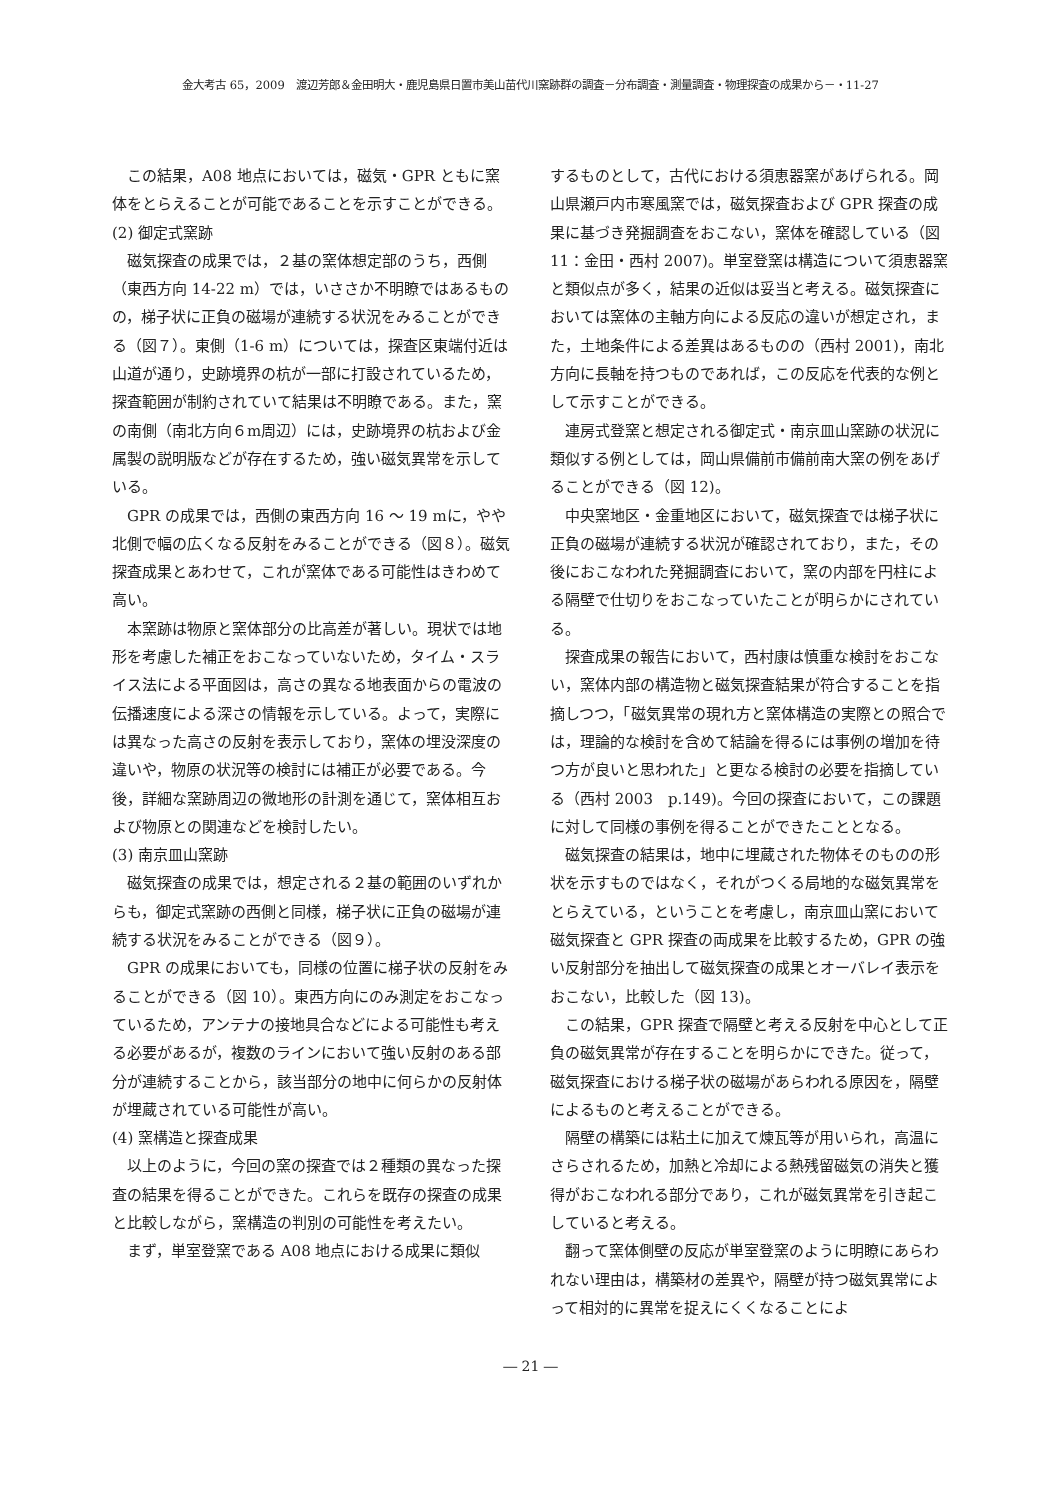金大考古 65，2009　渡辺芳郎＆金田明大・鹿児島県日置市美山苗代川窯跡群の調査－分布調査・測量調査・物理探査の成果から－・11-27
この結果，A08 地点においては，磁気・GPR ともに窯体をとらえることが可能であることを示すことができる。
(2) 御定式窯跡
磁気探査の成果では，２基の窯体想定部のうち，西側（東西方向 14-22 m）では，いささか不明瞭ではあるものの，梯子状に正負の磁場が連続する状況をみることができる（図７）。東側（1-6 m）については，探査区東端付近は山道が通り，史跡境界の杭が一部に打設されているため，探査範囲が制約されていて結果は不明瞭である。また，窯の南側（南北方向６m周辺）には，史跡境界の杭および金属製の説明版などが存在するため，強い磁気異常を示している。
GPR の成果では，西側の東西方向 16 ～ 19 mに，やや北側で幅の広くなる反射をみることができる（図８）。磁気探査成果とあわせて，これが窯体である可能性はきわめて高い。
本窯跡は物原と窯体部分の比高差が著しい。現状では地形を考慮した補正をおこなっていないため，タイム・スライス法による平面図は，高さの異なる地表面からの電波の伝播速度による深さの情報を示している。よって，実際には異なった高さの反射を表示しており，窯体の埋没深度の違いや，物原の状況等の検討には補正が必要である。今後，詳細な窯跡周辺の微地形の計測を通じて，窯体相互および物原との関連などを検討したい。
(3) 南京皿山窯跡
磁気探査の成果では，想定される２基の範囲のいずれからも，御定式窯跡の西側と同様，梯子状に正負の磁場が連続する状況をみることができる（図９）。
GPR の成果においても，同様の位置に梯子状の反射をみることができる（図 10）。東西方向にのみ測定をおこなっているため，アンテナの接地具合などによる可能性も考える必要があるが，複数のラインにおいて強い反射のある部分が連続することから，該当部分の地中に何らかの反射体が埋蔵されている可能性が高い。
(4) 窯構造と探査成果
以上のように，今回の窯の探査では２種類の異なった探査の結果を得ることができた。これらを既存の探査の成果と比較しながら，窯構造の判別の可能性を考えたい。
まず，単室登窯である A08 地点における成果に類似
するものとして，古代における須恵器窯があげられる。岡山県瀬戸内市寒風窯では，磁気探査および GPR 探査の成果に基づき発掘調査をおこない，窯体を確認している（図 11：金田・西村 2007)。単室登窯は構造について須恵器窯と類似点が多く，結果の近似は妥当と考える。磁気探査においては窯体の主軸方向による反応の違いが想定され，また，土地条件による差異はあるものの（西村 2001)，南北方向に長軸を持つものであれば，この反応を代表的な例として示すことができる。
連房式登窯と想定される御定式・南京皿山窯跡の状況に類似する例としては，岡山県備前市備前南大窯の例をあげることができる（図 12)。
中央窯地区・金重地区において，磁気探査では梯子状に正負の磁場が連続する状況が確認されており，また，その後におこなわれた発掘調査において，窯の内部を円柱による隔壁で仕切りをおこなっていたことが明らかにされている。
探査成果の報告において，西村康は慎重な検討をおこない，窯体内部の構造物と磁気探査結果が符合することを指摘しつつ，「磁気異常の現れ方と窯体構造の実際との照合では，理論的な検討を含めて結論を得るには事例の増加を待つ方が良いと思われた」と更なる検討の必要を指摘している（西村 2003　p.149)。今回の探査において，この課題に対して同様の事例を得ることができたこととなる。
磁気探査の結果は，地中に埋蔵された物体そのものの形状を示すものではなく，それがつくる局地的な磁気異常をとらえている，ということを考慮し，南京皿山窯において磁気探査と GPR 探査の両成果を比較するため，GPR の強い反射部分を抽出して磁気探査の成果とオーバレイ表示をおこない，比較した（図 13)。
この結果，GPR 探査で隔壁と考える反射を中心として正負の磁気異常が存在することを明らかにできた。従って，磁気探査における梯子状の磁場があらわれる原因を，隔壁によるものと考えることができる。
隔壁の構築には粘土に加えて煉瓦等が用いられ，高温にさらされるため，加熱と冷却による熱残留磁気の消失と獲得がおこなわれる部分であり，これが磁気異常を引き起こしていると考える。
翻って窯体側壁の反応が単室登窯のように明瞭にあらわれない理由は，構築材の差異や，隔壁が持つ磁気異常によって相対的に異常を捉えにくくなることによ
― 21 ―